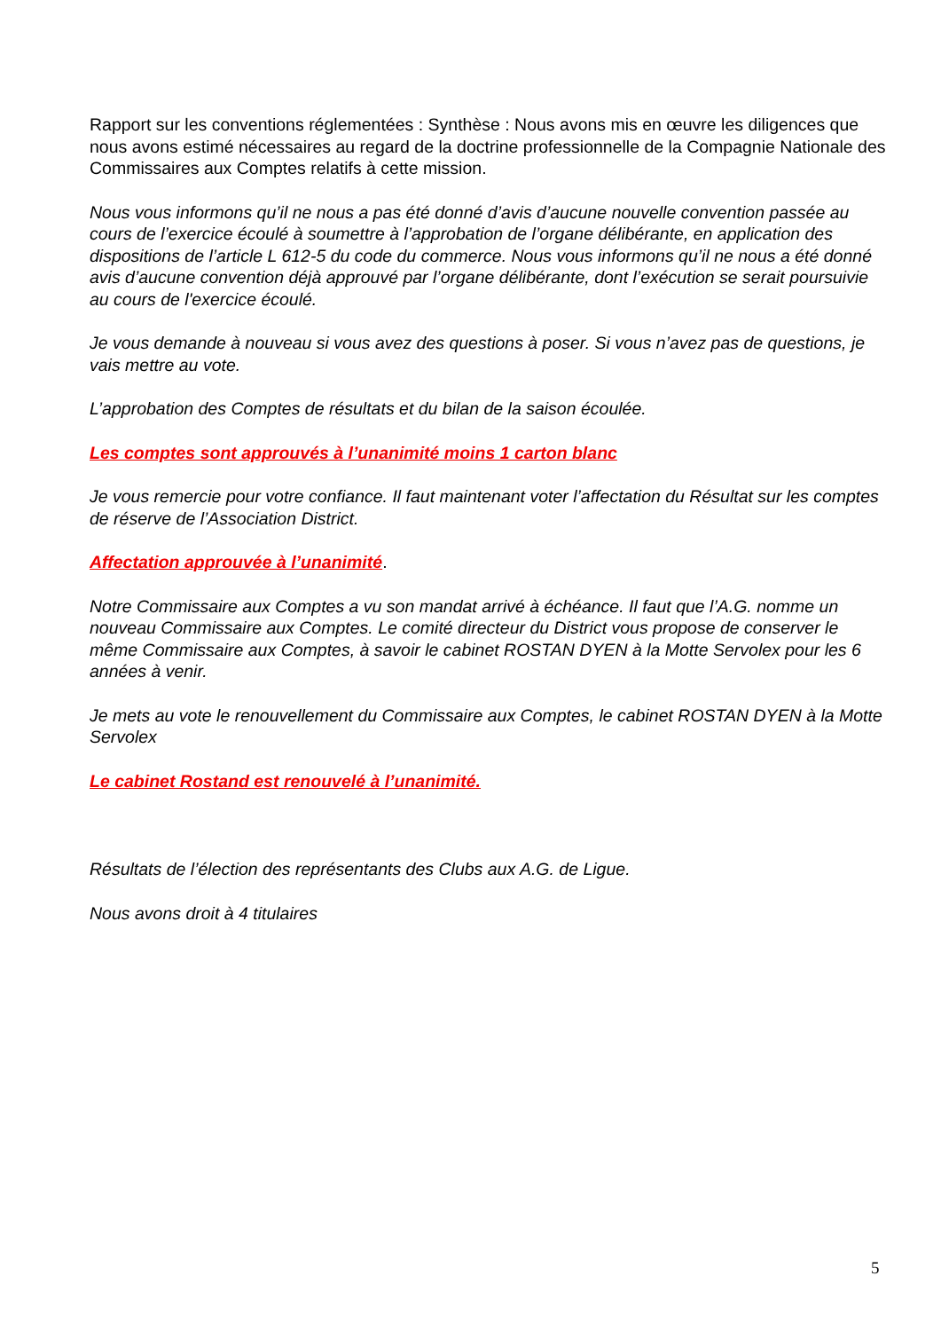Rapport sur les conventions réglementées : Synthèse : Nous avons mis en œuvre les diligences que nous avons estimé nécessaires au regard de la doctrine professionnelle de la Compagnie Nationale des Commissaires aux Comptes relatifs à cette mission.
Nous vous informons qu’il ne nous a pas été donné d’avis d’aucune nouvelle convention passée au cours de l’exercice écoulé à soumettre à l’approbation de l’organe délibérante, en application des dispositions de l’article L 612-5 du code du commerce. Nous vous informons qu’il ne nous a été donné avis d’aucune convention déjà approuvé par l’organe délibérante, dont l’exécution se serait poursuivie au cours de l'exercice écoulé.
Je vous demande à nouveau si vous avez des questions à poser. Si vous n’avez pas de questions, je vais mettre au vote.
L’approbation des Comptes de résultats et du bilan de la saison écoulée.
Les comptes sont approuvés à l’unanimité moins 1 carton blanc
Je vous remercie pour votre confiance. Il faut maintenant voter l’affectation du Résultat sur les comptes de réserve de l’Association District.
Affectation approuvée à l’unanimité.
Notre Commissaire aux Comptes a vu son mandat arrivé à échéance. Il faut que l’A.G. nomme un nouveau Commissaire aux Comptes. Le comité directeur du District vous propose de conserver le même Commissaire aux Comptes, à savoir le cabinet ROSTAN DYEN à la Motte Servolex pour les 6 années à venir.
Je mets au vote le renouvellement du Commissaire aux Comptes, le cabinet ROSTAN DYEN à la Motte Servolex
Le cabinet Rostand est renouvelé à l’unanimité.
Résultats de l’élection des représentants des Clubs aux A.G. de Ligue.
Nous avons droit à 4 titulaires
5